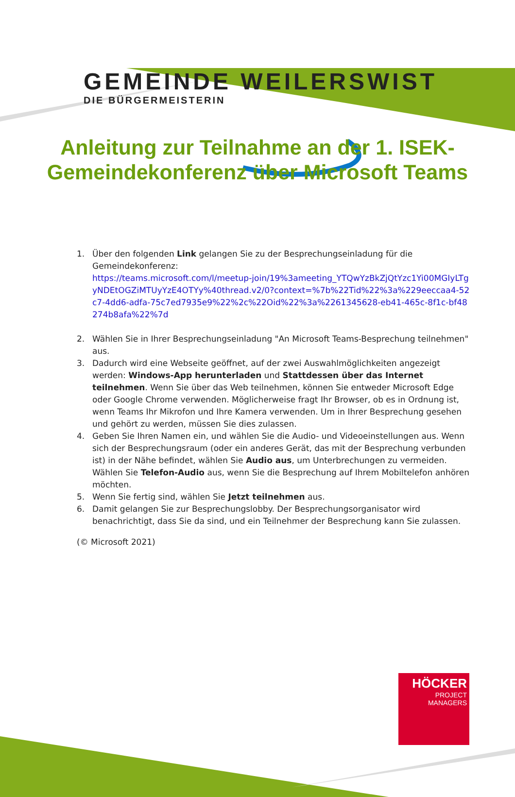GEMEINDE WEILERSWIST
DIE BÜRGERMEISTERIN
Anleitung zur Teilnahme an der 1. ISEK-Gemeindekonferenz über Microsoft Teams
1. Über den folgenden Link gelangen Sie zu der Besprechungseinladung für die Gemeindekonferenz:
https://teams.microsoft.com/l/meetup-join/19%3ameeting_YTQwYzBkZjQtYzc1Yi00MGIyLTgyNDEtOGZiMTUyYzE4OTYy%40thread.v2/0?context=%7b%22Tid%22%3a%229eeccaa4-52c7-4dd6-adfa-75c7ed7935e9%22%2c%22Oid%22%3a%2261345628-eb41-465c-8f1c-bf48274b8afa%22%7d
2. Wählen Sie in Ihrer Besprechungseinladung "An Microsoft Teams-Besprechung teilnehmen" aus.
3. Dadurch wird eine Webseite geöffnet, auf der zwei Auswahlmöglichkeiten angezeigt werden: Windows-App herunterladen und Stattdessen über das Internet teilnehmen. Wenn Sie über das Web teilnehmen, können Sie entweder Microsoft Edge oder Google Chrome verwenden. Möglicherweise fragt Ihr Browser, ob es in Ordnung ist, wenn Teams Ihr Mikrofon und Ihre Kamera verwenden. Um in Ihrer Besprechung gesehen und gehört zu werden, müssen Sie dies zulassen.
4. Geben Sie Ihren Namen ein, und wählen Sie die Audio- und Videoeinstellungen aus. Wenn sich der Besprechungsraum (oder ein anderes Gerät, das mit der Besprechung verbunden ist) in der Nähe befindet, wählen Sie Audio aus, um Unterbrechungen zu vermeiden. Wählen Sie Telefon-Audio aus, wenn Sie die Besprechung auf Ihrem Mobiltelefon anhören möchten.
5. Wenn Sie fertig sind, wählen Sie Jetzt teilnehmen aus.
6. Damit gelangen Sie zur Besprechungslobby. Der Besprechungsorganisator wird benachrichtigt, dass Sie da sind, und ein Teilnehmer der Besprechung kann Sie zulassen.
(© Microsoft 2021)
HÖCKER
PROJECT
MANAGERS